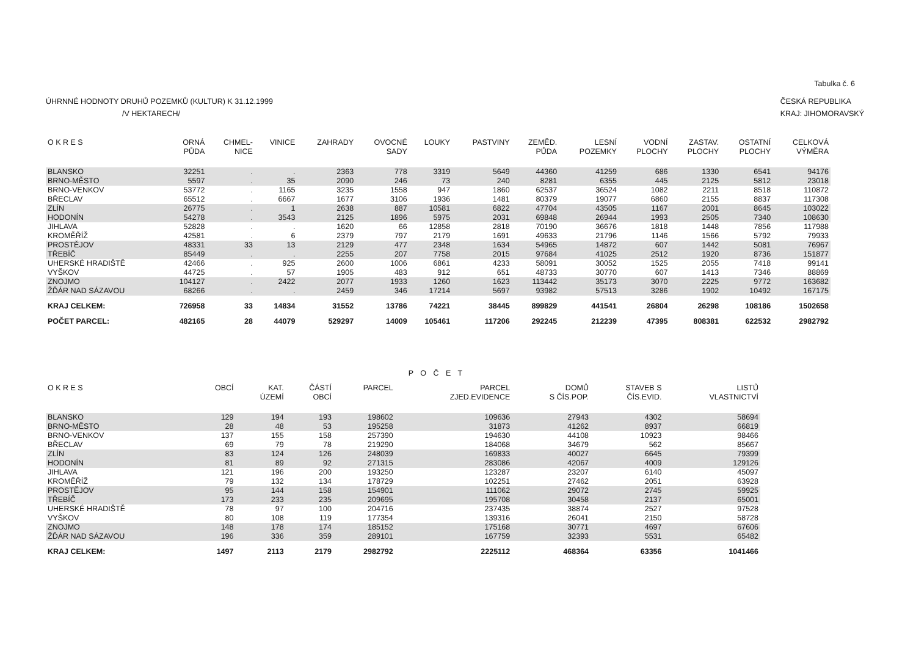Tabulka č. 6
ÚHRNNÉ HODNOTY DRUHŮ POZEMKŮ (KULTUR) K 31.12.1999
/V HEKTARECH/
ČESKÁ REPUBLIKA
KRAJ: JIHOMORAVSKÝ
| O K R E S | ORNÁ PŮDA | CHMEL- NICE | VINICE | ZAHRADY | OVOCNÉ SADY | LOUKY | PASTVINY | ZEMĚD. PŮDA | LESNÍ POZEMKY | VODNÍ PLOCHY | ZASTAV. PLOCHY | OSTATNÍ PLOCHY | CELKOVÁ VÝMĚRA |
| --- | --- | --- | --- | --- | --- | --- | --- | --- | --- | --- | --- | --- | --- |
| BLANSKO | 32251 | . | . | 2363 | 778 | 3319 | 5649 | 44360 | 41259 | 686 | 1330 | 6541 | 94176 |
| BRNO-MĚSTO | 5597 | . | 35 | 2090 | 246 | 73 | 240 | 8281 | 6355 | 445 | 2125 | 5812 | 23018 |
| BRNO-VENKOV | 53772 | . | 1165 | 3235 | 1558 | 947 | 1860 | 62537 | 36524 | 1082 | 2211 | 8518 | 110872 |
| BŘECLAV | 65512 | . | 6667 | 1677 | 3106 | 1936 | 1481 | 80379 | 19077 | 6860 | 2155 | 8837 | 117308 |
| ZLÍN | 26775 | . | 1 | 2638 | 887 | 10581 | 6822 | 47704 | 43505 | 1167 | 2001 | 8645 | 103022 |
| HODONÍN | 54278 | . | 3543 | 2125 | 1896 | 5975 | 2031 | 69848 | 26944 | 1993 | 2505 | 7340 | 108630 |
| JIHLAVA | 52828 | . | . | 1620 | 66 | 12858 | 2818 | 70190 | 36676 | 1818 | 1448 | 7856 | 117988 |
| KROMĚŘÍŽ | 42581 | . | 6 | 2379 | 797 | 2179 | 1691 | 49633 | 21796 | 1146 | 1566 | 5792 | 79933 |
| PROSTĚJOV | 48331 | 33 | 13 | 2129 | 477 | 2348 | 1634 | 54965 | 14872 | 607 | 1442 | 5081 | 76967 |
| TŘEBÍČ | 85449 | . | . | 2255 | 207 | 7758 | 2015 | 97684 | 41025 | 2512 | 1920 | 8736 | 151877 |
| UHERSKÉ HRADIŠTĚ | 42466 | . | 925 | 2600 | 1006 | 6861 | 4233 | 58091 | 30052 | 1525 | 2055 | 7418 | 99141 |
| VYŠKOV | 44725 | . | 57 | 1905 | 483 | 912 | 651 | 48733 | 30770 | 607 | 1413 | 7346 | 88869 |
| ZNOJMO | 104127 | . | 2422 | 2077 | 1933 | 1260 | 1623 | 113442 | 35173 | 3070 | 2225 | 9772 | 163682 |
| ŽĎÁR NAD SÁZAVOU | 68266 | . | . | 2459 | 346 | 17214 | 5697 | 93982 | 57513 | 3286 | 1902 | 10492 | 167175 |
| KRAJ CELKEM: | 726958 | 33 | 14834 | 31552 | 13786 | 74221 | 38445 | 899829 | 441541 | 26804 | 26298 | 108186 | 1502658 |
| POČET PARCEL: | 482165 | 28 | 44079 | 529297 | 14009 | 105461 | 117206 | 292245 | 212239 | 47395 | 808381 | 622532 | 2982792 |
P O Č E T
| O K R E S | OBCÍ | KAT. ÚZEMÍ | ČÁSTÍ OBCÍ | PARCEL | PARCEL ZJED.EVIDENCE | DOMŮ S ČÍS.POP. | STAVEB S ČÍS.EVID. | LISTŮ VLASTNICTVÍ |
| --- | --- | --- | --- | --- | --- | --- | --- | --- |
| BLANSKO | 129 | 194 | 193 | 198602 | 109636 | 27943 | 4302 | 58694 |
| BRNO-MĚSTO | 28 | 48 | 53 | 195258 | 31873 | 41262 | 8937 | 66819 |
| BRNO-VENKOV | 137 | 155 | 158 | 257390 | 194630 | 44108 | 10923 | 98466 |
| BŘECLAV | 69 | 79 | 78 | 219290 | 184068 | 34679 | 562 | 85667 |
| ZLÍN | 83 | 124 | 126 | 248039 | 169833 | 40027 | 6645 | 79399 |
| HODONÍN | 81 | 89 | 92 | 271315 | 283086 | 42067 | 4009 | 129126 |
| JIHLAVA | 121 | 196 | 200 | 193250 | 123287 | 23207 | 6140 | 45097 |
| KROMĚŘÍŽ | 79 | 132 | 134 | 178729 | 102251 | 27462 | 2051 | 63928 |
| PROSTĚJOV | 95 | 144 | 158 | 154901 | 111062 | 29072 | 2745 | 59925 |
| TŘEBÍČ | 173 | 233 | 235 | 209695 | 195708 | 30458 | 2137 | 65001 |
| UHERSKÉ HRADIŠTĚ | 78 | 97 | 100 | 204716 | 237435 | 38874 | 2527 | 97528 |
| VYŠKOV | 80 | 108 | 119 | 177354 | 139316 | 26041 | 2150 | 58728 |
| ZNOJMO | 148 | 178 | 174 | 185152 | 175168 | 30771 | 4697 | 67606 |
| ŽĎÁR NAD SÁZAVOU | 196 | 336 | 359 | 289101 | 167759 | 32393 | 5531 | 65482 |
| KRAJ CELKEM: | 1497 | 2113 | 2179 | 2982792 | 2225112 | 468364 | 63356 | 1041466 |